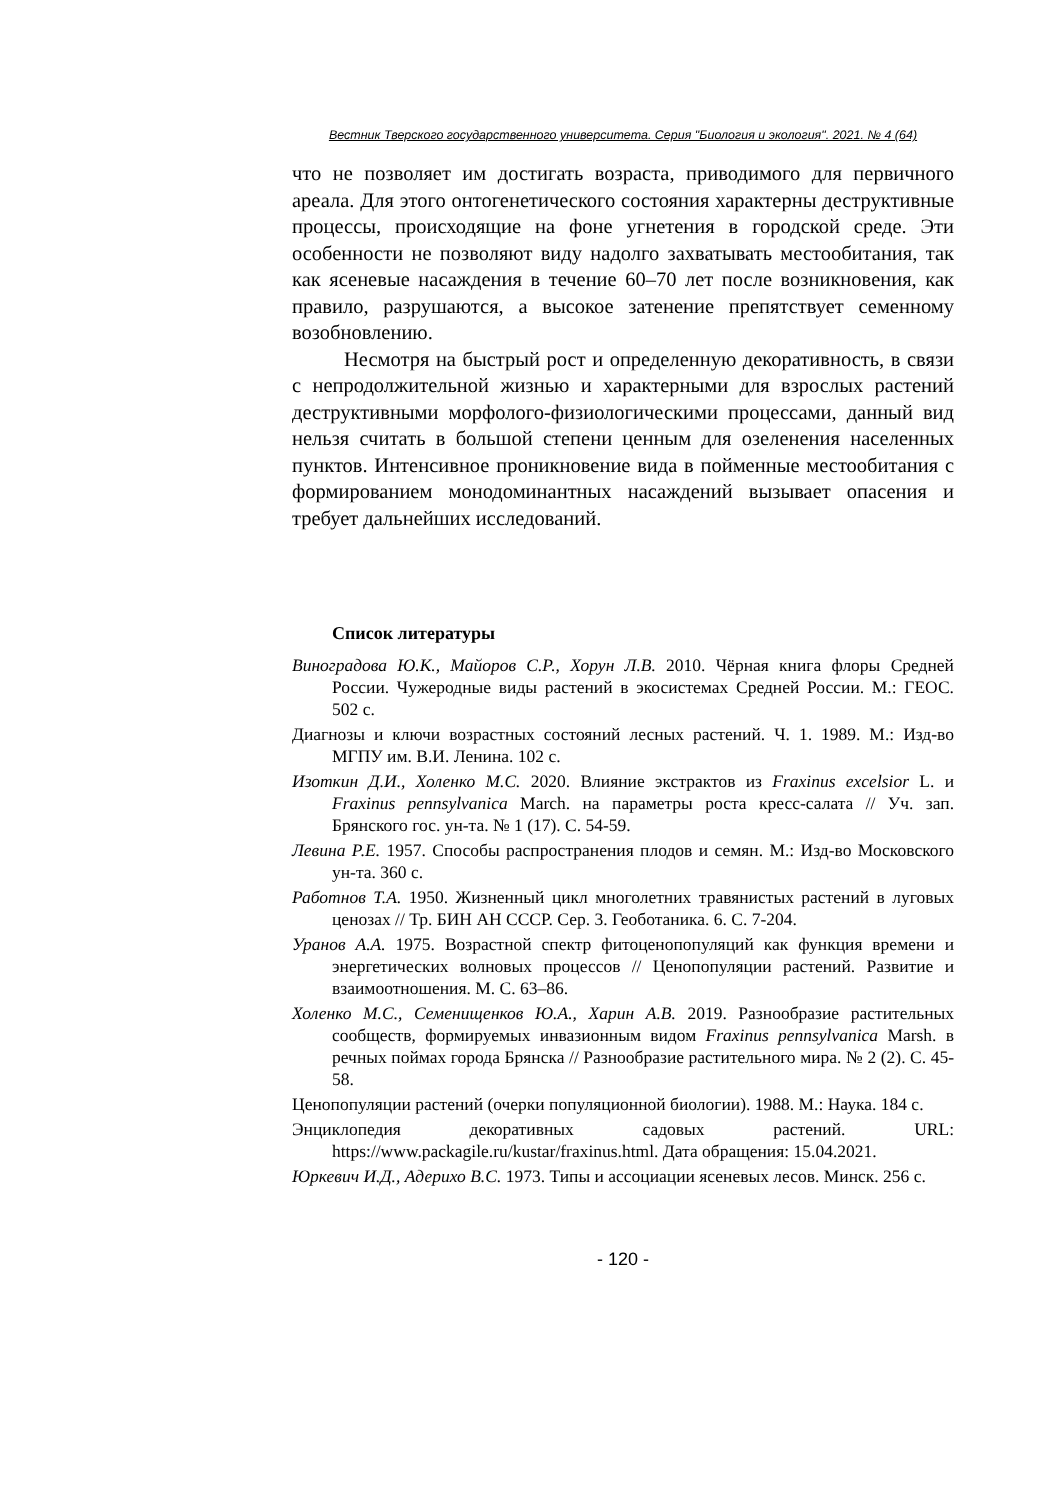Вестник Тверского государственного университета. Серия "Биология и экология". 2021. № 4 (64)
что не позволяет им достигать возраста, приводимого для первичного ареала. Для этого онтогенетического состояния характерны деструктивные процессы, происходящие на фоне угнетения в городской среде. Эти особенности не позволяют виду надолго захватывать местообитания, так как ясеневые насаждения в течение 60–70 лет после возникновения, как правило, разрушаются, а высокое затенение препятствует семенному возобновлению.
Несмотря на быстрый рост и определенную декоративность, в связи с непродолжительной жизнью и характерными для взрослых растений деструктивными морфолого-физиологическими процессами, данный вид нельзя считать в большой степени ценным для озеленения населенных пунктов. Интенсивное проникновение вида в пойменные местообитания с формированием монодоминантных насаждений вызывает опасения и требует дальнейших исследований.
Список литературы
Виноградова Ю.К., Майоров С.Р., Хорун Л.В. 2010. Чёрная книга флоры Средней России. Чужеродные виды растений в экосистемах Средней России. М.: ГЕОС. 502 с.
Диагнозы и ключи возрастных состояний лесных растений. Ч. 1. 1989. М.: Изд-во МГПУ им. В.И. Ленина. 102 с.
Изоткин Д.И., Холенко М.С. 2020. Влияние экстрактов из Fraxinus excelsior L. и Fraxinus pennsylvanica March. на параметры роста кресс-салата // Уч. зап. Брянского гос. ун-та. № 1 (17). С. 54-59.
Левина Р.Е. 1957. Способы распространения плодов и семян. М.: Изд-во Московского ун-та. 360 с.
Работнов Т.А. 1950. Жизненный цикл многолетних травянистых растений в луговых ценозах // Тр. БИН АН СССР. Сер. 3. Геоботаника. 6. С. 7-204.
Уранов А.А. 1975. Возрастной спектр фитоценопопуляций как функция времени и энергетических волновых процессов // Ценопопуляции растений. Развитие и взаимоотношения. М. С. 63–86.
Холенко М.С., Семенищенков Ю.А., Харин А.В. 2019. Разнообразие растительных сообществ, формируемых инвазионным видом Fraxinus pennsylvanica Marsh. в речных поймах города Брянска // Разнообразие растительного мира. № 2 (2). С. 45-58.
Ценопопуляции растений (очерки популяционной биологии). 1988. М.: Наука. 184 с.
Энциклопедия декоративных садовых растений. URL: https://www.packagile.ru/kustar/fraxinus.html. Дата обращения: 15.04.2021.
Юркевич И.Д., Адерихо В.С. 1973. Типы и ассоциации ясеневых лесов. Минск. 256 с.
- 120 -